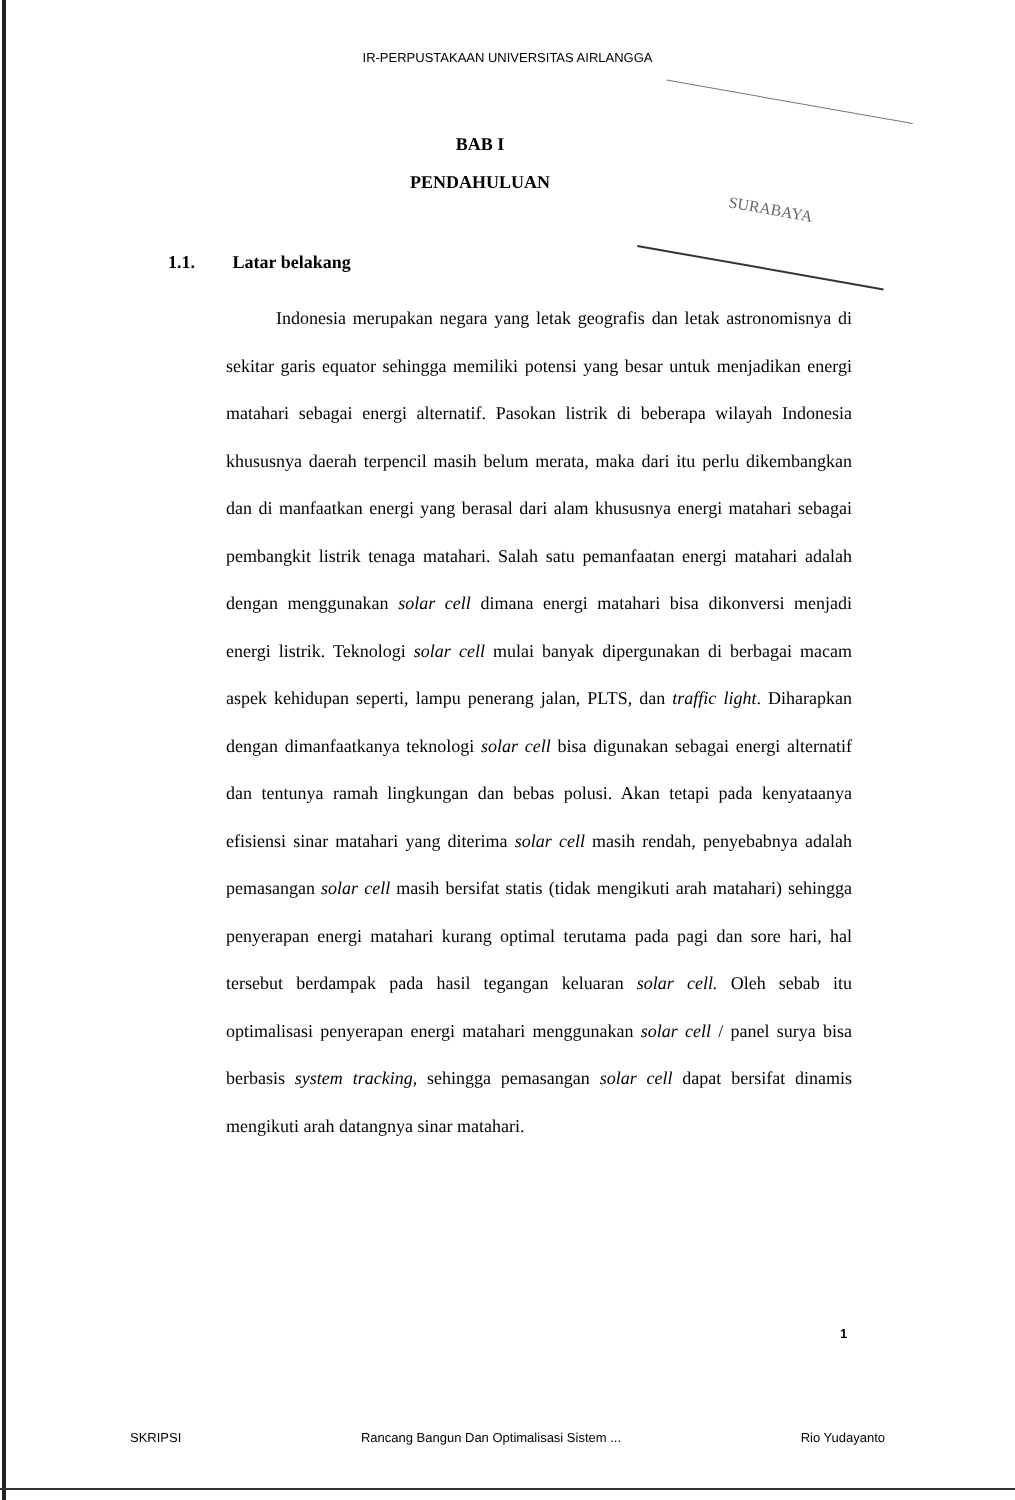IR-PERPUSTAKAAN UNIVERSITAS AIRLANGGA
BAB I
PENDAHULUAN
SURABAYA
1.1. Latar belakang
Indonesia merupakan negara yang letak geografis dan letak astronomisnya di sekitar garis equator sehingga memiliki potensi yang besar untuk menjadikan energi matahari sebagai energi alternatif. Pasokan listrik di beberapa wilayah Indonesia khususnya daerah terpencil masih belum merata, maka dari itu perlu dikembangkan dan di manfaatkan energi yang berasal dari alam khususnya energi matahari sebagai pembangkit listrik tenaga matahari. Salah satu pemanfaatan energi matahari adalah dengan menggunakan solar cell dimana energi matahari bisa dikonversi menjadi energi listrik. Teknologi solar cell mulai banyak dipergunakan di berbagai macam aspek kehidupan seperti, lampu penerang jalan, PLTS, dan traffic light. Diharapkan dengan dimanfaatkanya teknologi solar cell bisa digunakan sebagai energi alternatif dan tentunya ramah lingkungan dan bebas polusi. Akan tetapi pada kenyataanya efisiensi sinar matahari yang diterima solar cell masih rendah, penyebabnya adalah pemasangan solar cell masih bersifat statis (tidak mengikuti arah matahari) sehingga penyerapan energi matahari kurang optimal terutama pada pagi dan sore hari, hal tersebut berdampak pada hasil tegangan keluaran solar cell. Oleh sebab itu optimalisasi penyerapan energi matahari menggunakan solar cell / panel surya bisa berbasis system tracking, sehingga pemasangan solar cell dapat bersifat dinamis mengikuti arah datangnya sinar matahari.
1
SKRIPSI Rancang Bangun Dan Optimalisasi Sistem ... Rio Yudayanto